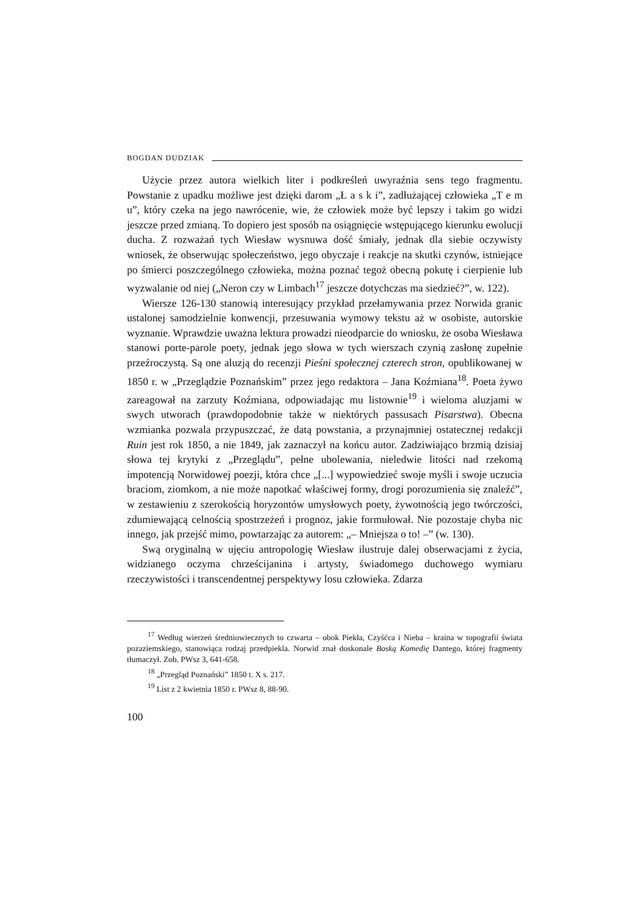BOGDAN DUDZIAK
Użycie przez autora wielkich liter i podkreśleń uwyraźnia sens tego fragmentu. Powstanie z upadku możliwe jest dzięki darom „Ł a s k i”, zadłużającej człowieka „T e m u”, który czeka na jego nawrócenie, wie, że człowiek może być lepszy i takim go widzi jeszcze przed zmianą. To dopiero jest sposób na osiągnięcie wstępującego kierunku ewolucji ducha. Z rozważań tych Wiesław wysnuwa dość śmiały, jednak dla siebie oczywisty wniosek, że obserwując społeczeństwo, jego obyczaje i reakcje na skutki czynów, istniejące po śmierci poszczególnego człowieka, można poznać tegoż obecną pokutę i cierpienie lub wyzwalanie od niej („Neron czy w Limbach<sup>17</sup> jeszcze dotychczas ma siedzieć?”, w. 122).
Wiersze 126-130 stanowią interesujący przykład przełamywania przez Norwida granic ustalonej samodzielnie konwencji, przesuwania wymowy tekstu aż w osobiste, autorskie wyznanie. Wprawdzie uważna lektura prowadzi nieodparcie do wniosku, że osoba Wiesława stanowi porte-parole poety, jednak jego słowa w tych wierszach czynią zasłonę zupełnie przeźroczystą. Są one aluzją do recenzji Pieśni społecznej czterech stron, opublikowanej w 1850 r. w „Przeglądzie Poznańskim” przez jego redaktora – Jana Koźmiana<sup>18</sup>. Poeta żywo zareagował na zarzuty Koźmiana, odpowiadając mu listownie<sup>19</sup> i wieloma aluzjami w swych utworach (prawdopodobnie także w niektórych passusach Pisarstwa). Obecna wzmianka pozwala przypuszczać, że datą powstania, a przynajmniej ostatecznej redakcji Ruin jest rok 1850, a nie 1849, jak zaznaczył na końcu autor. Zadziwiająco brzmią dzisiaj słowa tej krytyki z „Przeglądu”, pełne ubolewania, nieledwie litości nad rzekomą impotencją Norwidowej poezji, która chce „[...] wypowiedzieć swoje myśli i swoje uczucia braciom, ziomkom, a nie może napotkać właściwej formy, drogi porozumienia się znaleźć”, w zestawieniu z szerokością horyzontów umysłowych poety, żywotnością jego twórczości, zdumiewającą celnością spostrzeżeń i prognoz, jakie formułował. Nie pozostaje chyba nic innego, jak przejść mimo, powtarzając za autorem: „– Mniejsza o to! –” (w. 130).
Swą oryginalną w ujęciu antropologię Wiesław ilustruje dalej obserwacjami z życia, widzianego oczyma chrześcijanina i artysty, świadomego duchowego wymiaru rzeczywistości i transcendentnej perspektywy losu człowieka. Zdarza
<sup>17</sup> Według wierzeń średniowiecznych to czwarta – obok Piekła, Czyśćca i Nieba – kraina w topografii świata pozaziemskiego, stanowiąca rodzaj przedpiekla. Norwid znał doskonale Boską Komedię Dantego, której fragmenty tłumaczył. Zob. PWsz 3, 641-658.
<sup>18</sup> „Przegląd Poznański” 1850 t. X s. 217.
<sup>19</sup> List z 2 kwietnia 1850 r. PWsz 8, 88-90.
100